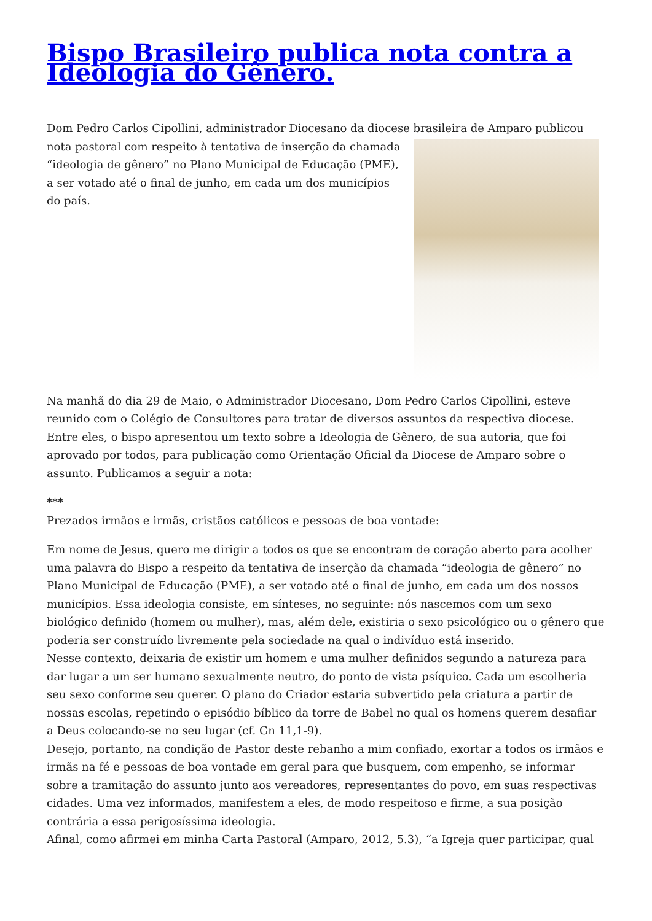Bispo Brasileiro publica nota contra a Ideologia do Gênero.
Dom Pedro Carlos Cipollini, administrador Diocesano da diocese brasileira de Amparo publicou nota pastoral com respeito à tentativa de inserção da chamada “ideologia de gênero” no Plano Municipal de Educação (PME), a ser votado até o final de junho, em cada um dos municípios do país.
Na manhã do dia 29 de Maio, o Administrador Diocesano, Dom Pedro Carlos Cipollini, esteve reunido com o Colégio de Consultores para tratar de diversos assuntos da respectiva diocese. Entre eles, o bispo apresentou um texto sobre a Ideologia de Gênero, de sua autoria, que foi aprovado por todos, para publicação como Orientação Oficial da Diocese de Amparo sobre o assunto. Publicamos a seguir a nota:
***
Prezados irmãos e irmãs, cristãos católicos e pessoas de boa vontade:
Em nome de Jesus, quero me dirigir a todos os que se encontram de coração aberto para acolher uma palavra do Bispo a respeito da tentativa de inserção da chamada “ideologia de gênero” no Plano Municipal de Educação (PME), a ser votado até o final de junho, em cada um dos nossos municípios. Essa ideologia consiste, em sínteses, no seguinte: nós nascemos com um sexo biológico definido (homem ou mulher), mas, além dele, existiria o sexo psicológico ou o gênero que poderia ser construído livremente pela sociedade na qual o indivíduo está inserido.
Nesse contexto, deixaria de existir um homem e uma mulher definidos segundo a natureza para dar lugar a um ser humano sexualmente neutro, do ponto de vista psíquico. Cada um escolheria seu sexo conforme seu querer. O plano do Criador estaria subvertido pela criatura a partir de nossas escolas, repetindo o episódio bíblico da torre de Babel no qual os homens querem desafiar a Deus colocando-se no seu lugar (cf. Gn 11,1-9).
Desejo, portanto, na condição de Pastor deste rebanho a mim confiado, exortar a todos os irmãos e irmãs na fé e pessoas de boa vontade em geral para que busquem, com empenho, se informar sobre a tramitação do assunto junto aos vereadores, representantes do povo, em suas respectivas cidades. Uma vez informados, manifestem a eles, de modo respeitoso e firme, a sua posição contrária a essa perigosíssima ideologia.
Afinal, como afirmei em minha Carta Pastoral (Amparo, 2012, 5.3), “a Igreja quer participar, qual